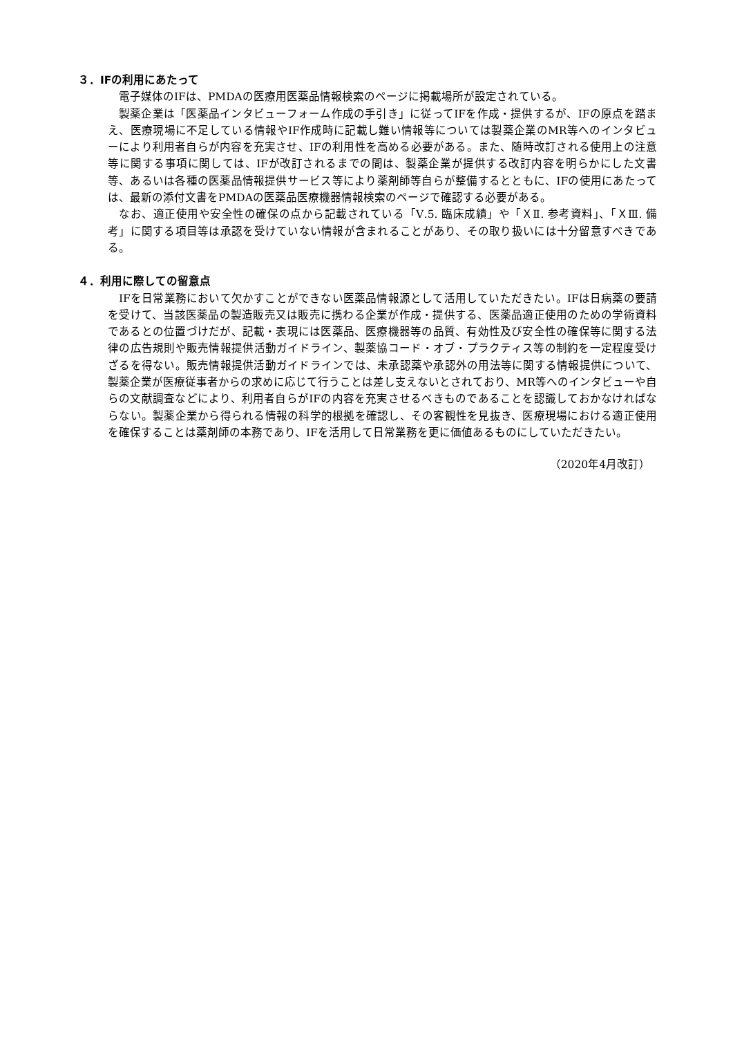３．IFの利用にあたって
電子媒体のIFは、PMDAの医療用医薬品情報検索のページに掲載場所が設定されている。
製薬企業は「医薬品インタビューフォーム作成の手引き」に従ってIFを作成・提供するが、IFの原点を踏まえ、医療現場に不足している情報やIF作成時に記載し難い情報等については製薬企業のMR等へのインタビューにより利用者自らが内容を充実させ、IFの利用性を高める必要がある。また、随時改訂される使用上の注意等に関する事項に関しては、IFが改訂されるまでの間は、製薬企業が提供する改訂内容を明らかにした文書等、あるいは各種の医薬品情報提供サービス等により薬剤師等自らが整備するとともに、IFの使用にあたっては、最新の添付文書をPMDAの医薬品医療機器情報検索のページで確認する必要がある。
なお、適正使用や安全性の確保の点から記載されている「Ⅴ.5. 臨床成績」や「ＸⅡ. 参考資料」、「ＸⅢ. 備考」に関する項目等は承認を受けていない情報が含まれることがあり、その取り扱いには十分留意すべきである。
４．利用に際しての留意点
IFを日常業務において欠かすことができない医薬品情報源として活用していただきたい。IFは日病薬の要請を受けて、当該医薬品の製造販売又は販売に携わる企業が作成・提供する、医薬品適正使用のための学術資料であるとの位置づけだが、記載・表現には医薬品、医療機器等の品質、有効性及び安全性の確保等に関する法律の広告規則や販売情報提供活動ガイドライン、製薬協コード・オブ・プラクティス等の制約を一定程度受けざるを得ない。販売情報提供活動ガイドラインでは、未承認薬や承認外の用法等に関する情報提供について、製薬企業が医療従事者からの求めに応じて行うことは差し支えないとされており、MR等へのインタビューや自らの文献調査などにより、利用者自らがIFの内容を充実させるべきものであることを認識しておかなければならない。製薬企業から得られる情報の科学的根拠を確認し、その客観性を見抜き、医療現場における適正使用を確保することは薬剤師の本務であり、IFを活用して日常業務を更に価値あるものにしていただきたい。
（2020年4月改訂）